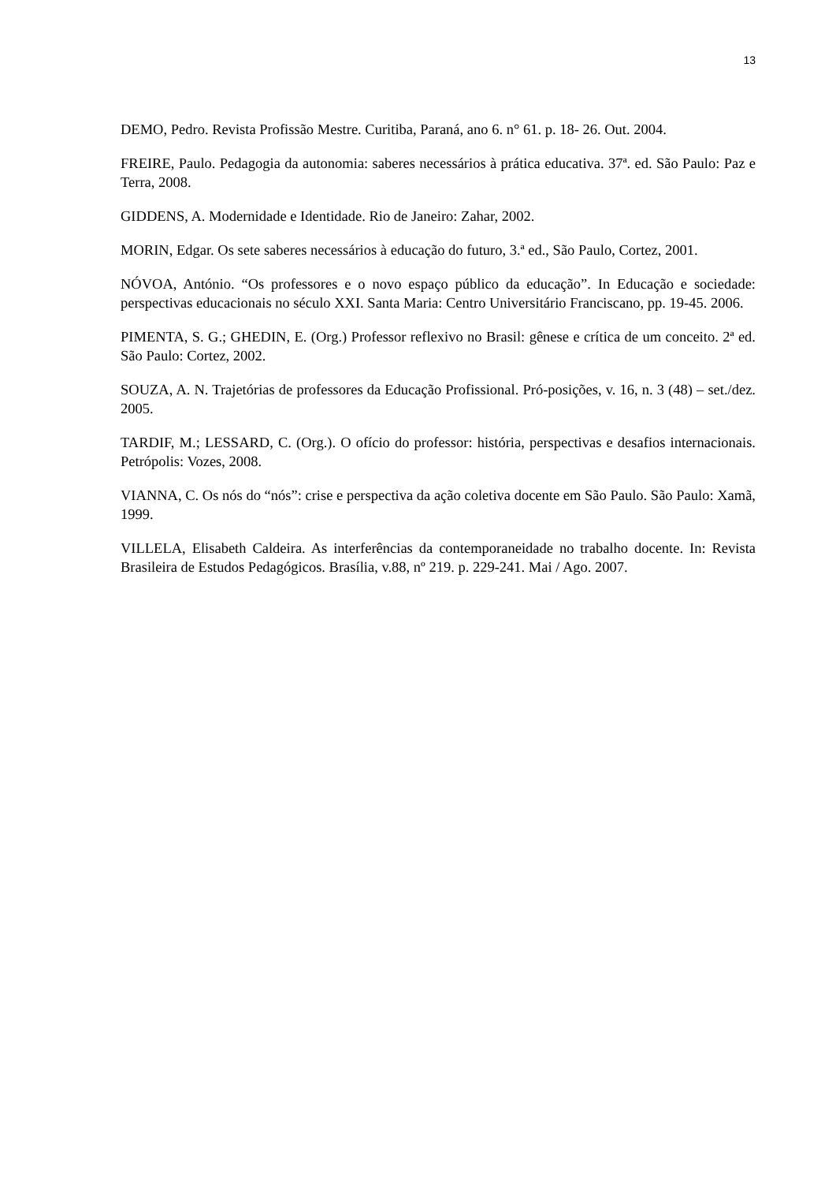13
DEMO, Pedro. Revista Profissão Mestre. Curitiba, Paraná, ano 6. n° 61. p. 18- 26. Out. 2004.
FREIRE, Paulo. Pedagogia da autonomia: saberes necessários à prática educativa. 37ª. ed. São Paulo: Paz e Terra, 2008.
GIDDENS, A. Modernidade e Identidade. Rio de Janeiro: Zahar, 2002.
MORIN, Edgar. Os sete saberes necessários à educação do futuro, 3.ª ed., São Paulo, Cortez, 2001.
NÓVOA, António. “Os professores e o novo espaço público da educação”. In Educação e sociedade: perspectivas educacionais no século XXI. Santa Maria: Centro Universitário Franciscano, pp. 19-45. 2006.
PIMENTA, S. G.; GHEDIN, E. (Org.) Professor reflexivo no Brasil: gênese e crítica de um conceito. 2ª ed. São Paulo: Cortez, 2002.
SOUZA, A. N. Trajetórias de professores da Educação Profissional. Pró-posições, v. 16, n. 3 (48) – set./dez. 2005.
TARDIF, M.; LESSARD, C. (Org.). O ofício do professor: história, perspectivas e desafios internacionais. Petrópolis: Vozes, 2008.
VIANNA, C. Os nós do “nós”: crise e perspectiva da ação coletiva docente em São Paulo. São Paulo: Xamã, 1999.
VILLELA, Elisabeth Caldeira. As interferências da contemporaneidade no trabalho docente. In: Revista Brasileira de Estudos Pedagógicos. Brasília, v.88, nº 219. p. 229-241. Mai / Ago. 2007.